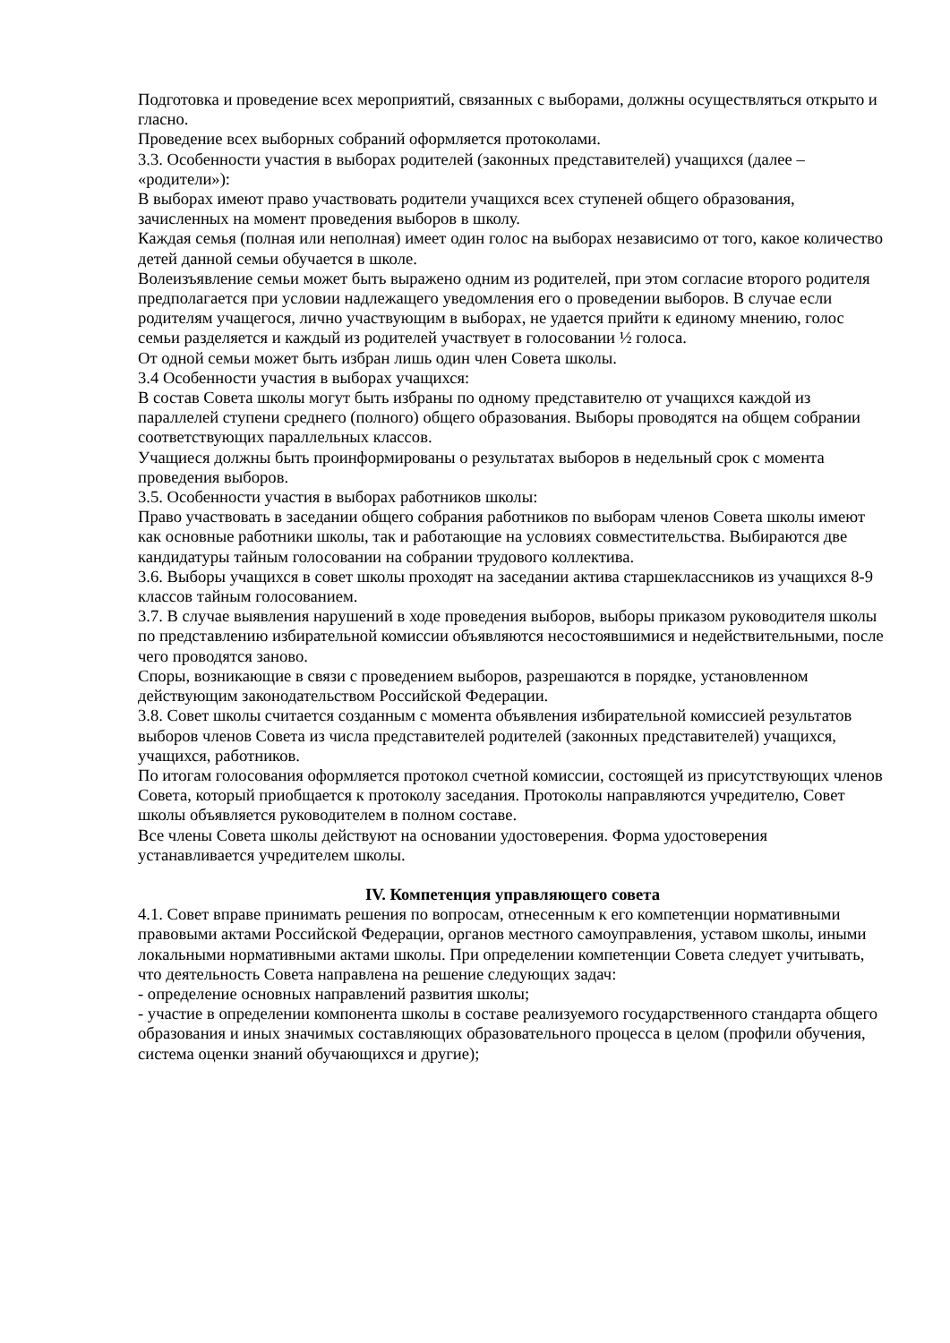Подготовка и проведение всех мероприятий, связанных с выборами, должны осуществляться открыто и гласно.
Проведение всех выборных собраний оформляется протоколами.
3.3. Особенности участия в выборах родителей (законных представителей) учащихся (далее – «родители»):
В выборах имеют право участвовать родители учащихся всех ступеней общего образования, зачисленных на момент проведения выборов в школу.
Каждая семья (полная или неполная) имеет один голос на выборах независимо от того, какое количество детей данной семьи обучается в школе.
Волеизъявление семьи может быть выражено одним из родителей, при этом согласие второго родителя предполагается при условии надлежащего уведомления его о проведении выборов. В случае если родителям учащегося, лично участвующим в выборах, не удается прийти к единому мнению, голос семьи разделяется и каждый из родителей участвует в голосовании ½ голоса.
От одной семьи может быть избран лишь один член Совета школы.
3.4 Особенности участия в выборах учащихся:
В состав Совета школы могут быть избраны по одному представителю от учащихся каждой из параллелей ступени среднего (полного) общего образования. Выборы проводятся на общем собрании соответствующих параллельных классов.
Учащиеся должны быть проинформированы о результатах выборов в недельный срок с момента проведения выборов.
3.5. Особенности участия в выборах работников школы:
Право участвовать в заседании общего собрания работников по выборам членов Совета школы имеют как основные работники школы, так и работающие на условиях совместительства. Выбираются две кандидатуры тайным голосовании на собрании трудового коллектива.
3.6. Выборы учащихся в совет школы проходят на заседании актива старшеклассников из учащихся 8-9 классов тайным голосованием.
3.7. В случае выявления нарушений в ходе проведения выборов, выборы приказом руководителя школы по представлению избирательной комиссии объявляются несостоявшимися и недействительными, после чего проводятся заново.
Споры, возникающие в связи с проведением выборов, разрешаются в порядке, установленном действующим законодательством Российской Федерации.
3.8. Совет школы считается созданным с момента объявления избирательной комиссией результатов выборов членов Совета из числа представителей родителей (законных представителей) учащихся, учащихся, работников.
По итогам голосования оформляется протокол счетной комиссии, состоящей из присутствующих членов Совета, который приобщается к протоколу заседания. Протоколы направляются учредителю, Совет школы объявляется руководителем в полном составе.
Все члены Совета школы действуют на основании удостоверения. Форма удостоверения устанавливается учредителем школы.
IV. Компетенция управляющего совета
4.1. Совет вправе принимать решения по вопросам, отнесенным к его компетенции нормативными правовыми актами Российской Федерации, органов местного самоуправления, уставом школы, иными локальными нормативными актами школы. При определении компетенции Совета следует учитывать, что деятельность Совета направлена на решение следующих задач:
- определение основных направлений развития школы;
- участие в определении компонента школы в составе реализуемого государственного стандарта общего образования и иных значимых составляющих образовательного процесса в целом (профили обучения, система оценки знаний обучающихся и другие);